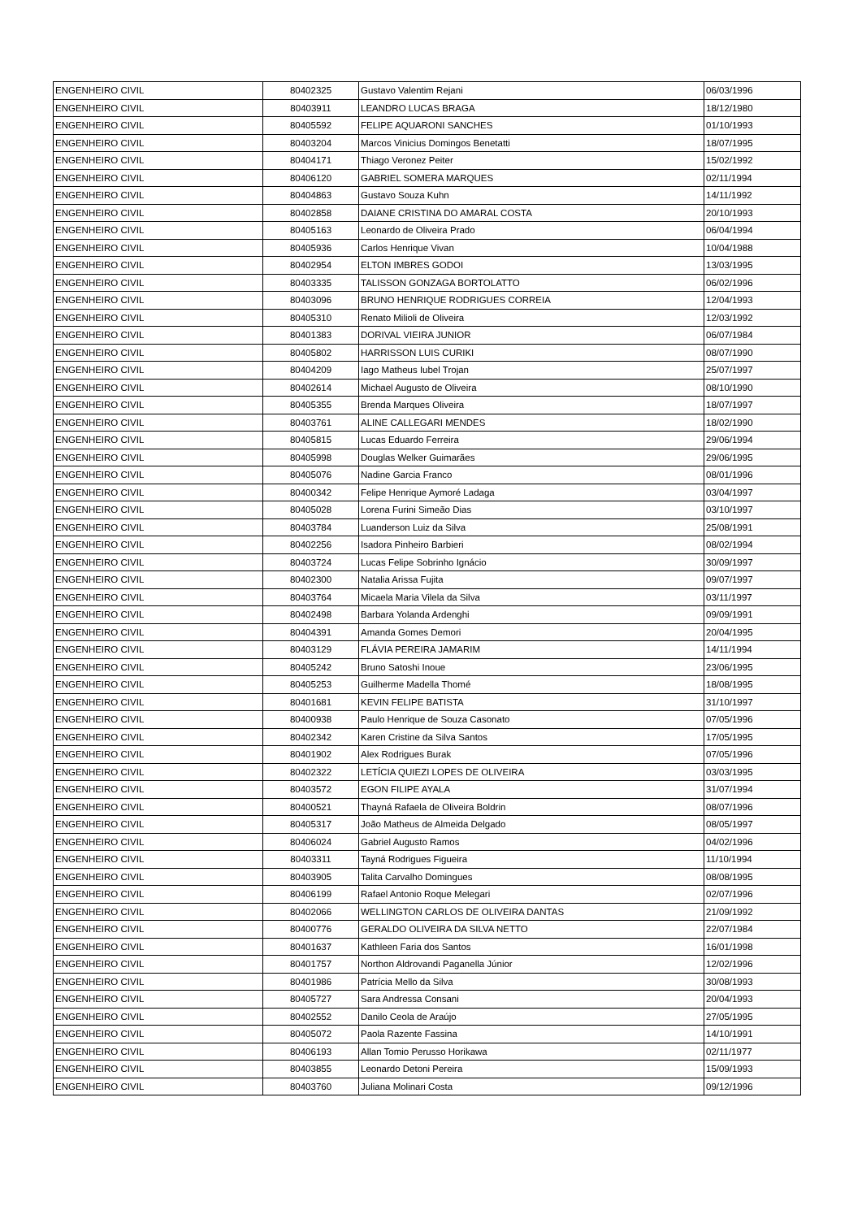| ENGENHEIRO CIVIL | 80402325 | Gustavo Valentim Rejani | 06/03/1996 |
| ENGENHEIRO CIVIL | 80403911 | LEANDRO LUCAS BRAGA | 18/12/1980 |
| ENGENHEIRO CIVIL | 80405592 | FELIPE AQUARONI SANCHES | 01/10/1993 |
| ENGENHEIRO CIVIL | 80403204 | Marcos Vinicius Domingos Benetatti | 18/07/1995 |
| ENGENHEIRO CIVIL | 80404171 | Thiago Veronez Peiter | 15/02/1992 |
| ENGENHEIRO CIVIL | 80406120 | GABRIEL SOMERA MARQUES | 02/11/1994 |
| ENGENHEIRO CIVIL | 80404863 | Gustavo Souza Kuhn | 14/11/1992 |
| ENGENHEIRO CIVIL | 80402858 | DAIANE CRISTINA DO AMARAL COSTA | 20/10/1993 |
| ENGENHEIRO CIVIL | 80405163 | Leonardo de Oliveira Prado | 06/04/1994 |
| ENGENHEIRO CIVIL | 80405936 | Carlos Henrique Vivan | 10/04/1988 |
| ENGENHEIRO CIVIL | 80402954 | ELTON IMBRES GODOI | 13/03/1995 |
| ENGENHEIRO CIVIL | 80403335 | TALISSON GONZAGA BORTOLATTO | 06/02/1996 |
| ENGENHEIRO CIVIL | 80403096 | BRUNO HENRIQUE RODRIGUES CORREIA | 12/04/1993 |
| ENGENHEIRO CIVIL | 80405310 | Renato Milioli de Oliveira | 12/03/1992 |
| ENGENHEIRO CIVIL | 80401383 | DORIVAL VIEIRA JUNIOR | 06/07/1984 |
| ENGENHEIRO CIVIL | 80405802 | HARRISSON LUIS CURIKI | 08/07/1990 |
| ENGENHEIRO CIVIL | 80404209 | Iago Matheus Iubel Trojan | 25/07/1997 |
| ENGENHEIRO CIVIL | 80402614 | Michael Augusto de Oliveira | 08/10/1990 |
| ENGENHEIRO CIVIL | 80405355 | Brenda Marques Oliveira | 18/07/1997 |
| ENGENHEIRO CIVIL | 80403761 | ALINE CALLEGARI MENDES | 18/02/1990 |
| ENGENHEIRO CIVIL | 80405815 | Lucas Eduardo Ferreira | 29/06/1994 |
| ENGENHEIRO CIVIL | 80405998 | Douglas Welker Guimarães | 29/06/1995 |
| ENGENHEIRO CIVIL | 80405076 | Nadine Garcia Franco | 08/01/1996 |
| ENGENHEIRO CIVIL | 80400342 | Felipe Henrique Aymoré Ladaga | 03/04/1997 |
| ENGENHEIRO CIVIL | 80405028 | Lorena Furini Simeão Dias | 03/10/1997 |
| ENGENHEIRO CIVIL | 80403784 | Luanderson Luiz da Silva | 25/08/1991 |
| ENGENHEIRO CIVIL | 80402256 | Isadora Pinheiro Barbieri | 08/02/1994 |
| ENGENHEIRO CIVIL | 80403724 | Lucas Felipe Sobrinho Ignácio | 30/09/1997 |
| ENGENHEIRO CIVIL | 80402300 | Natalia Arissa Fujita | 09/07/1997 |
| ENGENHEIRO CIVIL | 80403764 | Micaela Maria Vilela da Silva | 03/11/1997 |
| ENGENHEIRO CIVIL | 80402498 | Barbara Yolanda Ardenghi | 09/09/1991 |
| ENGENHEIRO CIVIL | 80404391 | Amanda Gomes Demori | 20/04/1995 |
| ENGENHEIRO CIVIL | 80403129 | FLÁVIA PEREIRA JAMARIM | 14/11/1994 |
| ENGENHEIRO CIVIL | 80405242 | Bruno Satoshi Inoue | 23/06/1995 |
| ENGENHEIRO CIVIL | 80405253 | Guilherme Madella Thomé | 18/08/1995 |
| ENGENHEIRO CIVIL | 80401681 | KEVIN FELIPE BATISTA | 31/10/1997 |
| ENGENHEIRO CIVIL | 80400938 | Paulo Henrique de Souza Casonato | 07/05/1996 |
| ENGENHEIRO CIVIL | 80402342 | Karen Cristine da Silva Santos | 17/05/1995 |
| ENGENHEIRO CIVIL | 80401902 | Alex Rodrigues Burak | 07/05/1996 |
| ENGENHEIRO CIVIL | 80402322 | LETÍCIA QUIEZI LOPES DE OLIVEIRA | 03/03/1995 |
| ENGENHEIRO CIVIL | 80403572 | EGON FILIPE AYALA | 31/07/1994 |
| ENGENHEIRO CIVIL | 80400521 | Thayná Rafaela de Oliveira Boldrin | 08/07/1996 |
| ENGENHEIRO CIVIL | 80405317 | João Matheus de Almeida Delgado | 08/05/1997 |
| ENGENHEIRO CIVIL | 80406024 | Gabriel Augusto Ramos | 04/02/1996 |
| ENGENHEIRO CIVIL | 80403311 | Tayná Rodrigues Figueira | 11/10/1994 |
| ENGENHEIRO CIVIL | 80403905 | Talita Carvalho Domingues | 08/08/1995 |
| ENGENHEIRO CIVIL | 80406199 | Rafael Antonio Roque Melegari | 02/07/1996 |
| ENGENHEIRO CIVIL | 80402066 | WELLINGTON CARLOS DE OLIVEIRA DANTAS | 21/09/1992 |
| ENGENHEIRO CIVIL | 80400776 | GERALDO OLIVEIRA DA SILVA NETTO | 22/07/1984 |
| ENGENHEIRO CIVIL | 80401637 | Kathleen Faria dos Santos | 16/01/1998 |
| ENGENHEIRO CIVIL | 80401757 | Northon Aldrovandi Paganella Júnior | 12/02/1996 |
| ENGENHEIRO CIVIL | 80401986 | Patrícia Mello da Silva | 30/08/1993 |
| ENGENHEIRO CIVIL | 80405727 | Sara Andressa Consani | 20/04/1993 |
| ENGENHEIRO CIVIL | 80402552 | Danilo Ceola de Araújo | 27/05/1995 |
| ENGENHEIRO CIVIL | 80405072 | Paola Razente Fassina | 14/10/1991 |
| ENGENHEIRO CIVIL | 80406193 | Allan Tomio Perusso Horikawa | 02/11/1977 |
| ENGENHEIRO CIVIL | 80403855 | Leonardo Detoni Pereira | 15/09/1993 |
| ENGENHEIRO CIVIL | 80403760 | Juliana Molinari Costa | 09/12/1996 |